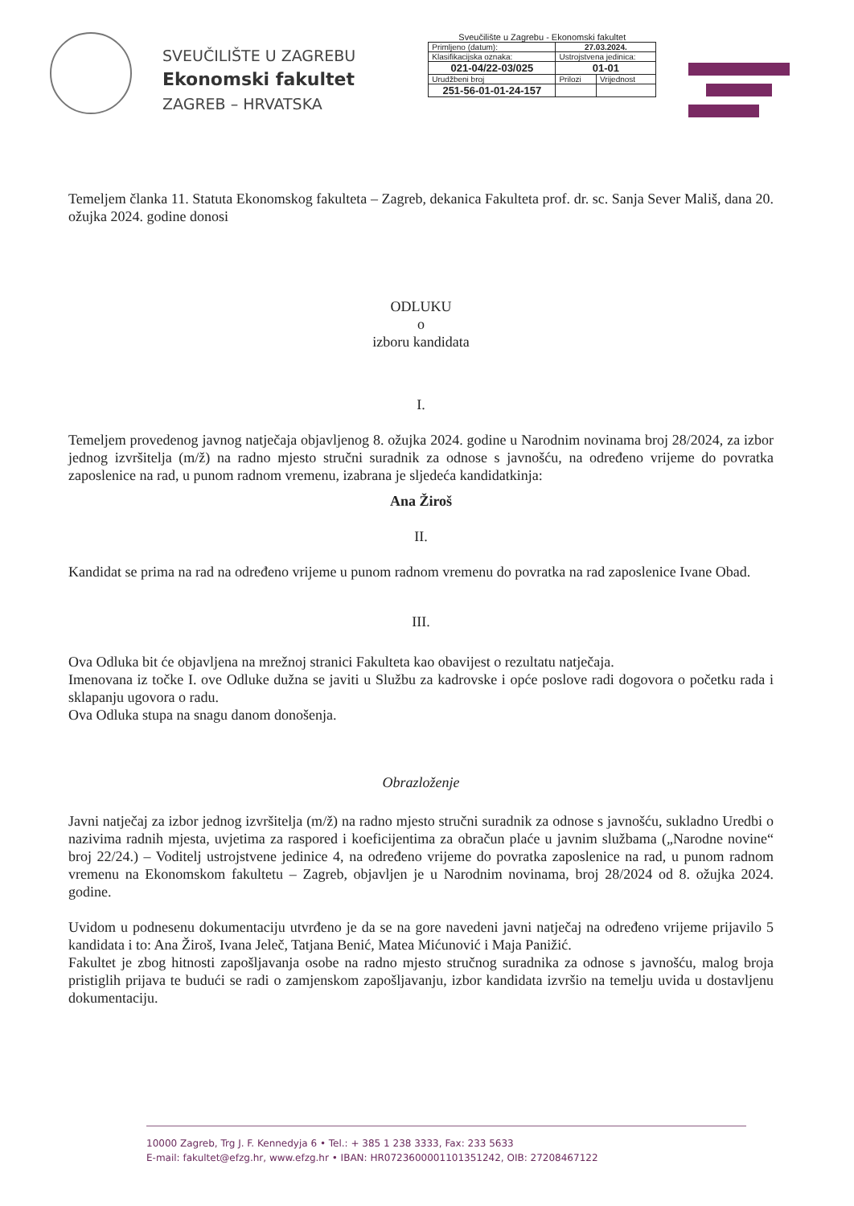SVEUČILIŠTE U ZAGREBU
Ekonomski fakultet
ZAGREB – HRVATSKA
Sveučilište u Zagrebu - Ekonomski fakultet
| Primljeno (datum): | 27.03.2024. | |
| Klasifikacijska oznaka: | Ustrojstvena jedinica: | |
| 021-04/22-03/025 | 01-01 | |
| Urudžbeni broj | Prilozi | Vrijednost |
| 251-56-01-01-24-157 | | |
Temeljem članka 11. Statuta Ekonomskog fakulteta – Zagreb, dekanica Fakulteta prof. dr. sc. Sanja Sever Mališ, dana 20. ožujka 2024. godine donosi
ODLUKU
o
izboru kandidata
I.
Temeljem provedenog javnog natječaja objavljenog 8. ožujka 2024. godine u Narodnim novinama broj 28/2024, za izbor jednog izvršitelja (m/ž) na radno mjesto stručni suradnik za odnose s javnošću, na određeno vrijeme do povratka zaposlenice na rad, u punom radnom vremenu, izabrana je sljedeća kandidatkinja:
Ana Žiroš
II.
Kandidat se prima na rad na određeno vrijeme u punom radnom vremenu do povratka na rad zaposlenice Ivane Obad.
III.
Ova Odluka bit će objavljena na mrežnoj stranici Fakulteta kao obavijest o rezultatu natječaja.
Imenovana iz točke I. ove Odluke dužna se javiti u Službu za kadrovske i opće poslove radi dogovora o početku rada i sklapanju ugovora o radu.
Ova Odluka stupa na snagu danom donošenja.
Obrazloženje
Javni natječaj za izbor jednog izvršitelja (m/ž) na radno mjesto stručni suradnik za odnose s javnošću, sukladno Uredbi o nazivima radnih mjesta, uvjetima za raspored i koeficijentima za obračun plaće u javnim službama („Narodne novine“ broj 22/24.) – Voditelj ustrojstvene jedinice 4, na određeno vrijeme do povratka zaposlenice na rad, u punom radnom vremenu na Ekonomskom fakultetu – Zagreb, objavljen je u Narodnim novinama, broj 28/2024 od 8. ožujka 2024. godine.
Uvidom u podnesenu dokumentaciju utvrđeno je da se na gore navedeni javni natječaj na određeno vrijeme prijavilo 5 kandidata i to: Ana Žiroš, Ivana Jeleč, Tatjana Benić, Matea Mićunović i Maja Panižić.
Fakultet je zbog hitnosti zapošljavanja osobe na radno mjesto stručnog suradnika za odnose s javnošću, malog broja pristiglih prijava te budući se radi o zamjenskom zapošljavanju, izbor kandidata izvršio na temelju uvida u dostavljenu dokumentaciju.
10000 Zagreb, Trg J. F. Kennedyja 6 • Tel.: + 385 1 238 3333, Fax: 233 5633
E-mail: fakultet@efzg.hr, www.efzg.hr • IBAN: HR0723600001101351242, OIB: 27208467122